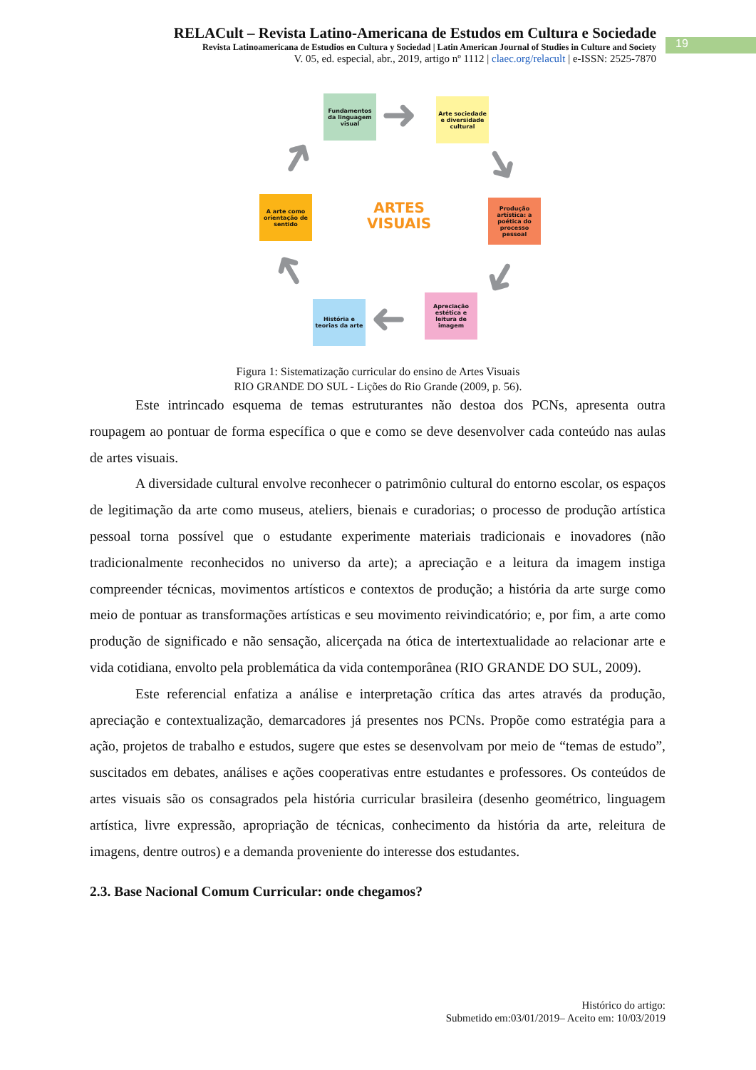RELACult – Revista Latino-Americana de Estudos em Cultura e Sociedade
Revista Latinoamericana de Estudios en Cultura y Sociedad | Latin American Journal of Studies in Culture and Society
V. 05, ed. especial, abr., 2019, artigo nº 1112 | claec.org/relacult | e-ISSN: 2525-7870
19
Fundamentos da linguagem visual
Arte sociedade e diversidade cultural
Produção artística: a poética do processo pessoal
Apreciação estética e leitura de imagem
História e teorias da arte
A arte como orientação de sentido
ARTES
VISUAIS
➜
➜
➜
➜
➜
➜
Figura 1: Sistematização curricular do ensino de Artes Visuais
RIO GRANDE DO SUL - Lições do Rio Grande (2009, p. 56).
Este intrincado esquema de temas estruturantes não destoa dos PCNs, apresenta outra roupagem ao pontuar de forma específica o que e como se deve desenvolver cada conteúdo nas aulas de artes visuais.
A diversidade cultural envolve reconhecer o patrimônio cultural do entorno escolar, os espaços de legitimação da arte como museus, ateliers, bienais e curadorias; o processo de produção artística pessoal torna possível que o estudante experimente materiais tradicionais e inovadores (não tradicionalmente reconhecidos no universo da arte); a apreciação e a leitura da imagem instiga compreender técnicas, movimentos artísticos e contextos de produção; a história da arte surge como meio de pontuar as transformações artísticas e seu movimento reivindicatório; e, por fim, a arte como produção de significado e não sensação, alicerçada na ótica de intertextualidade ao relacionar arte e vida cotidiana, envolto pela problemática da vida contemporânea (RIO GRANDE DO SUL, 2009).
Este referencial enfatiza a análise e interpretação crítica das artes através da produção, apreciação e contextualização, demarcadores já presentes nos PCNs. Propõe como estratégia para a ação, projetos de trabalho e estudos, sugere que estes se desenvolvam por meio de “temas de estudo”, suscitados em debates, análises e ações cooperativas entre estudantes e professores. Os conteúdos de artes visuais são os consagrados pela história curricular brasileira (desenho geométrico, linguagem artística, livre expressão, apropriação de técnicas, conhecimento da história da arte, releitura de imagens, dentre outros) e a demanda proveniente do interesse dos estudantes.
2.3. Base Nacional Comum Curricular: onde chegamos?
Histórico do artigo:
Submetido em:03/01/2019– Aceito em: 10/03/2019